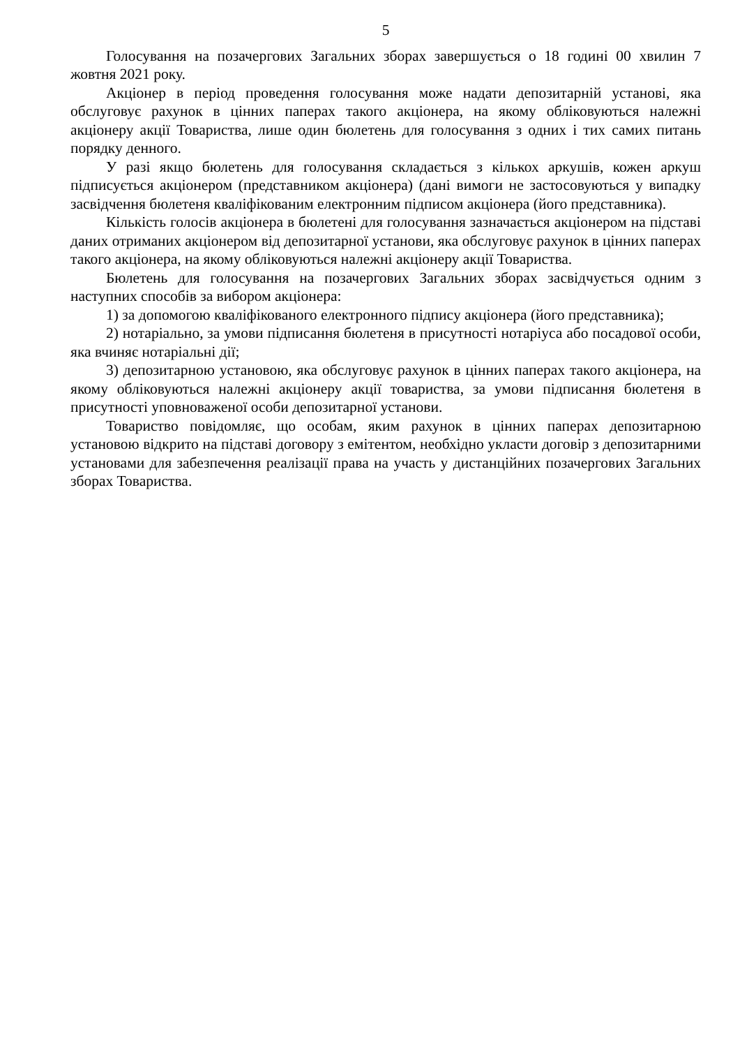5
Голосування на позачергових Загальних зборах завершується о 18 годині 00 хвилин 7 жовтня 2021 року.
Акціонер в період проведення голосування може надати депозитарній установі, яка обслуговує рахунок в цінних паперах такого акціонера, на якому обліковуються належні акціонеру акції Товариства, лише один бюлетень для голосування з одних і тих самих питань порядку денного.
У разі якщо бюлетень для голосування складається з кількох аркушів, кожен аркуш підписується акціонером (представником акціонера) (дані вимоги не застосовуються у випадку засвідчення бюлетеня кваліфікованим електронним підписом акціонера (його представника).
Кількість голосів акціонера в бюлетені для голосування зазначається акціонером на підставі даних отриманих акціонером від депозитарної установи, яка обслуговує рахунок в цінних паперах такого акціонера, на якому обліковуються належні акціонеру акції Товариства.
Бюлетень для голосування на позачергових Загальних зборах засвідчується одним з наступних способів за вибором акціонера:
1) за допомогою кваліфікованого електронного підпису акціонера (його представника);
2) нотаріально, за умови підписання бюлетеня в присутності нотаріуса або посадової особи, яка вчиняє нотаріальні дії;
3) депозитарною установою, яка обслуговує рахунок в цінних паперах такого акціонера, на якому обліковуються належні акціонеру акції товариства, за умови підписання бюлетеня в присутності уповноваженої особи депозитарної установи.
Товариство повідомляє, що особам, яким рахунок в цінних паперах депозитарною установою відкрито на підставі договору з емітентом, необхідно укласти договір з депозитарними установами для забезпечення реалізації права на участь у дистанційних позачергових Загальних зборах Товариства.